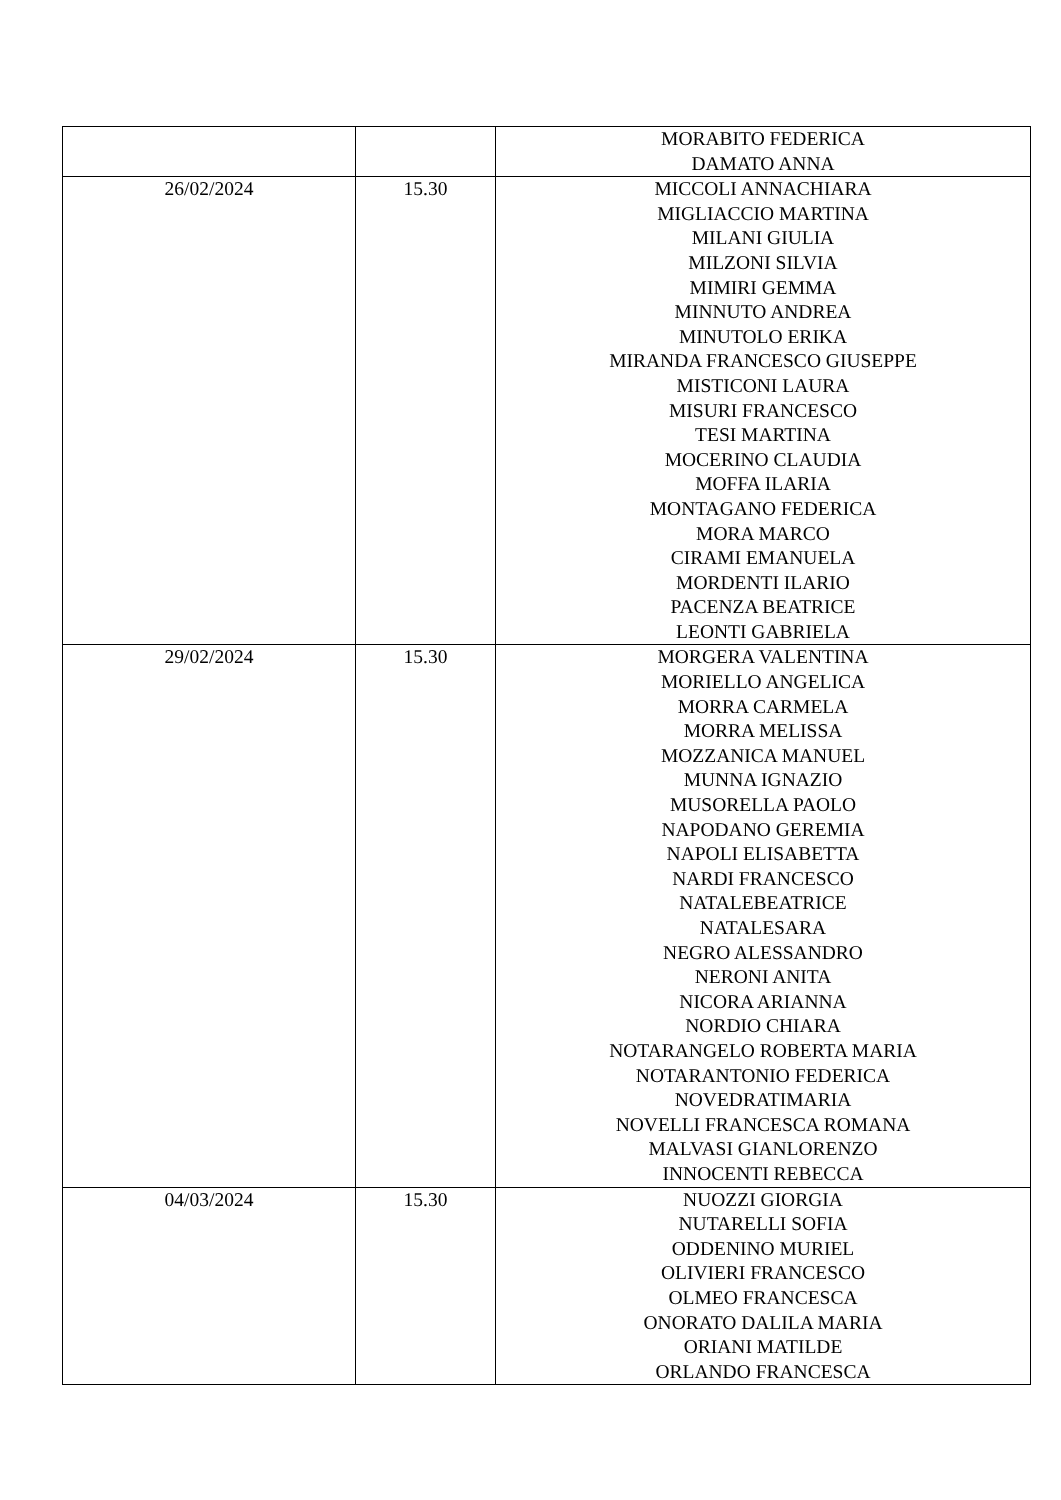| | | MORABITO FEDERICA DAMATO ANNA |
| 26/02/2024 | 15.30 | MICCOLI ANNACHIARA MIGLIACCIO MARTINA MILANI GIULIA MILZONI SILVIA MIMIRI GEMMA MINNUTO ANDREA MINUTOLO ERIKA MIRANDA FRANCESCO GIUSEPPE MISTICONI LAURA MISURI FRANCESCO TESI MARTINA MOCERINO CLAUDIA MOFFA ILARIA MONTAGANO FEDERICA MORA MARCO CIRAMI EMANUELA MORDENTI ILARIO PACENZA BEATRICE LEONTI GABRIELA |
| 29/02/2024 | 15.30 | MORGERA VALENTINA MORIELLO ANGELICA MORRA CARMELA MORRA MELISSA MOZZANICA MANUEL MUNNA IGNAZIO MUSORELLA PAOLO NAPODANO GEREMIA NAPOLI ELISABETTA NARDI FRANCESCO NATALEBEATRICE NATALESARA NEGRO ALESSANDRO NERONI ANITA NICORA ARIANNA NORDIO CHIARA NOTARANGELO ROBERTA MARIA NOTARANTONIO FEDERICA NOVEDRATIMARIA NOVELLI FRANCESCA ROMANA MALVASI GIANLORENZO INNOCENTI REBECCA |
| 04/03/2024 | 15.30 | NUOZZI GIORGIA NUTARELLI SOFIA ODDENINO MURIEL OLIVIERI FRANCESCO OLMEO FRANCESCA ONORATO DALILA MARIA ORIANI MATILDE ORLANDO FRANCESCA |